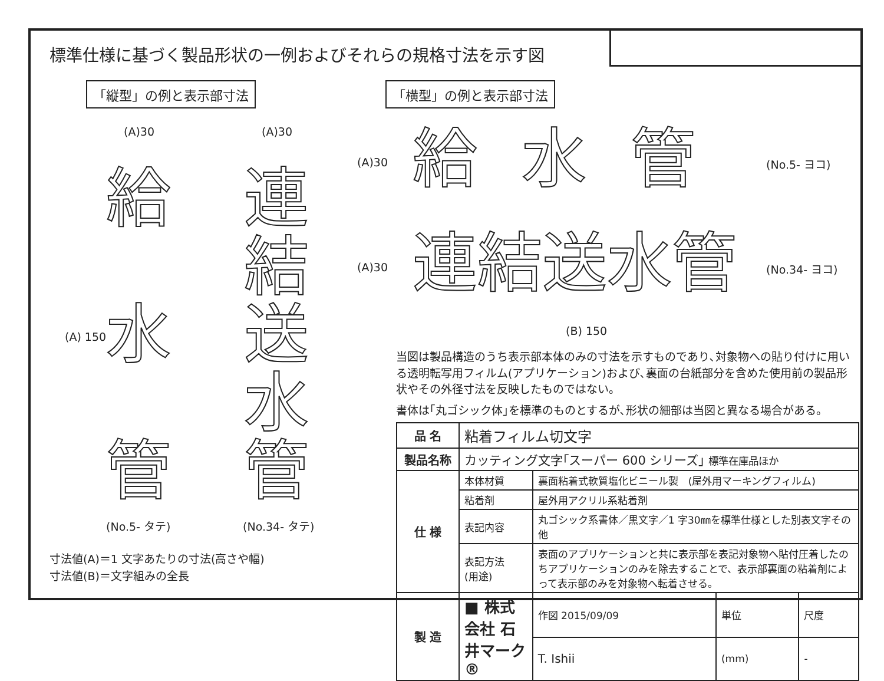標準仕様に基づく製品形状の一例およびそれらの規格寸法を示す図
「縦型」の例と表示部寸法 「横型」の例と表示部寸法
(A)30 (A)30
(A) 150
給
水
管
連結送水管
(No.5- タテ) (No.34- タテ)
寸法値(A)＝1 文字あたりの寸法(高さや幅)
寸法値(B)＝文字組みの全長
(A)30 給水管 (No.5- ヨコ)
(A)30 連結送水管 (No.34- ヨコ)
(B) 150
当図は製品構造のうち表示部本体のみの寸法を示すものであり､対象物への貼り付けに用いる透明転写用フィルム(アプリケーション)および､裏面の台紙部分を含めた使用前の製品形状やその外径寸法を反映したものではない。
書体は｢丸ゴシック体｣を標準のものとするが､形状の細部は当図と異なる場合がある。
| 品 名 | 粘着フィルム切文字 | | | | |
| 製品名称 | カッティング文字｢スーパー 600 シリーズ｣ 標準在庫品ほか | | | | |
| 仕 様 | 本体材質 | 裏面粘着式軟質塩化ビニール製 (屋外用マーキングフィルム) | | | |
| | 粘着剤 | 屋外用アクリル系粘着剤 | | | |
| | 表記内容 | 丸ゴシック系書体／黒文字／1 字30㎜を標準仕様とした別表文字その他 | | | |
| | 表記方法 (用途) | 表面のアプリケーションと共に表示部を表記対象物へ貼付圧着したのちアプリケーションのみを除去することで、表示部裏面の粘着剤によって表示部のみを対象物へ転着させる。 | | | |
| 製 造 | ■ 株式会社 石井マーク® | | 作図 2015/09/09 | 単位 | 尺度 |
| | | | T. Ishii | (mm) | - |